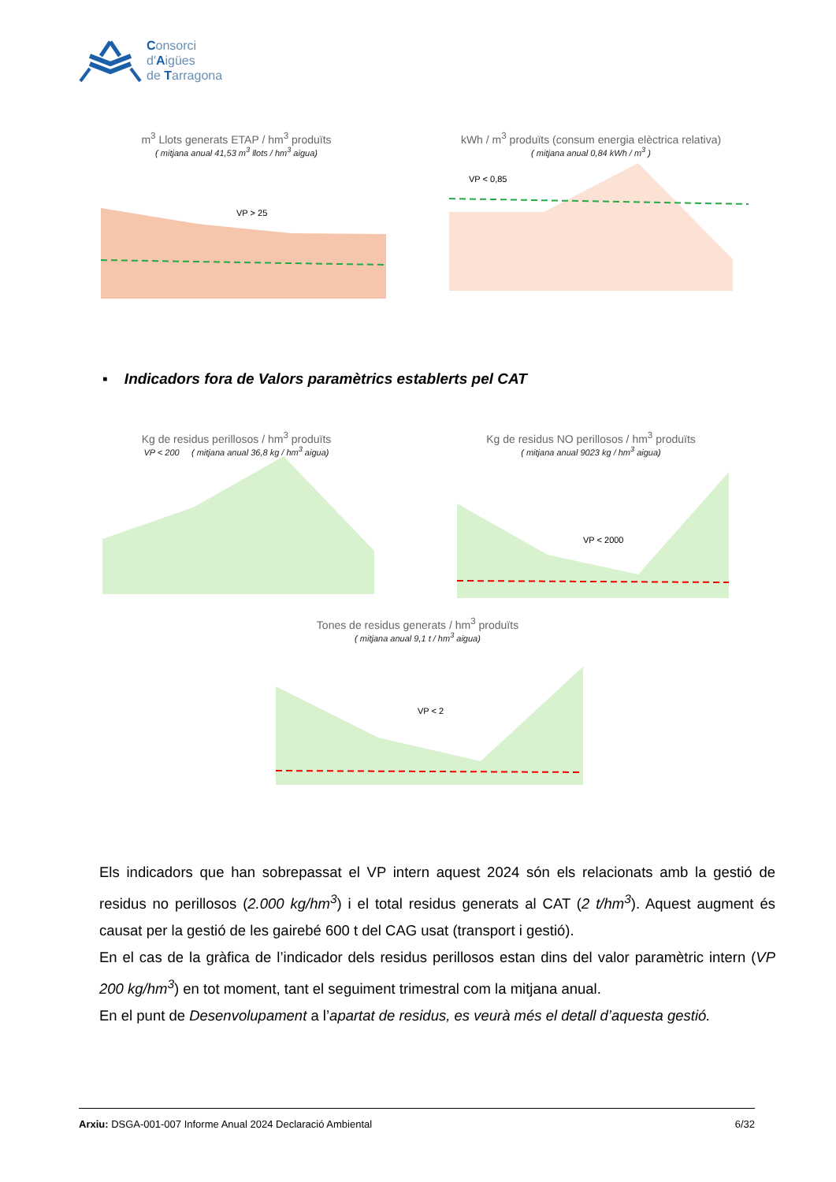Consorci
d'Aigües
de Tarragona
m<sup>3</sup> Llots generats ETAP / hm<sup>3</sup> produïts
( mitjana anual 41,53 m<sup>3</sup> llots / hm<sup>3</sup> aigua)
VP > 25
kWh / m<sup>3</sup> produïts (consum energia elèctrica relativa)
( mitjana anual 0,84 kWh / m<sup>3</sup> )
VP < 0,85
▪ Indicadors fora de Valors paramètrics establerts pel CAT
Kg de residus perillosos / hm<sup>3</sup> produïts
VP < 200 ( mitjana anual 36,8 kg / hm<sup>3</sup> aigua)
Kg de residus NO perillosos / hm<sup>3</sup> produïts
( mitjana anual 9023 kg / hm<sup>3</sup> aigua)
VP < 2000
Tones de residus generats / hm<sup>3</sup> produïts
( mitjana anual 9,1 t / hm<sup>3</sup> aigua)
VP < 2
Els indicadors que han sobrepassat el VP intern aquest 2024 són els relacionats amb la gestió de residus no perillosos (2.000 kg/hm<sup>3</sup>) i el total residus generats al CAT (2 t/hm<sup>3</sup>). Aquest augment és causat per la gestió de les gairebé 600 t del CAG usat (transport i gestió).
En el cas de la gràfica de l’indicador dels residus perillosos estan dins del valor paramètric intern (VP 200 kg/hm<sup>3</sup>) en tot moment, tant el seguiment trimestral com la mitjana anual.
En el punt de Desenvolupament a l’apartat de residus, es veurà més el detall d’aquesta gestió.
Arxiu: DSGA-001-007 Informe Anual 2024 Declaració Ambiental 6/32